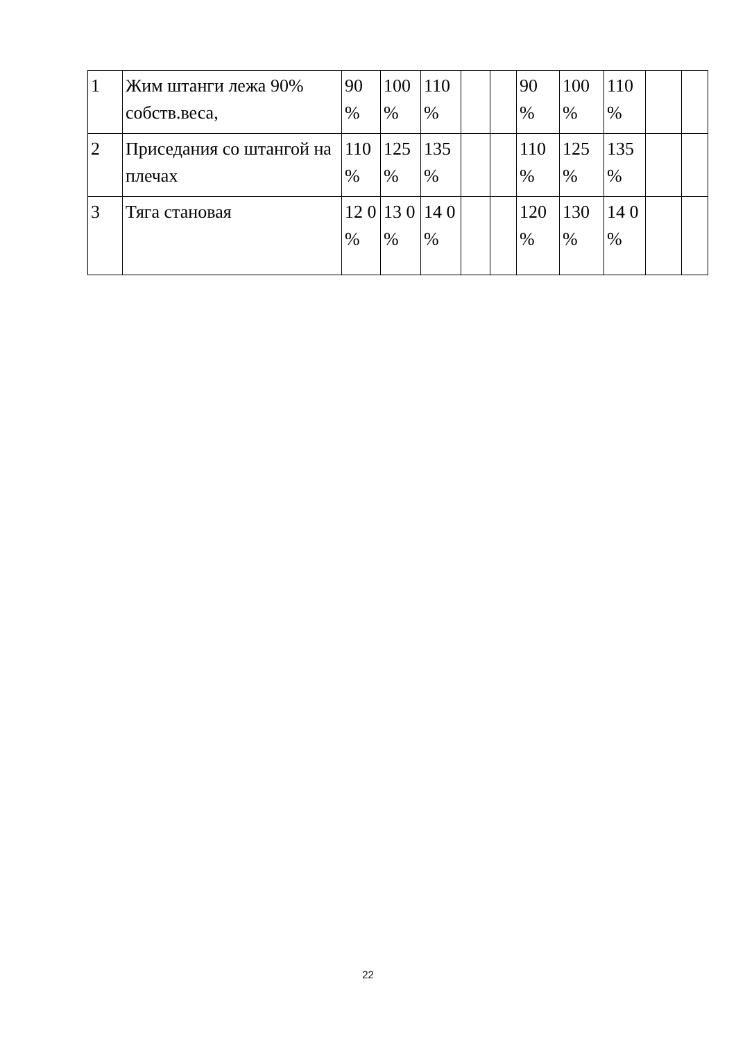| 1 | Жим штанги лежа 90% собств.веса, | 90 % | 100 % | 110 % | | | 90 % | 100 % | 110 % | | |
| 2 | Приседания со штангой на плечах | 110 % | 125 % | 135 % | | | 110 % | 125 % | 135 % | | |
| 3 | Тяга становая | 12 0 % | 13 0 % | 14 0 % | | | 120 % | 130 % | 14 0 % | | |
22